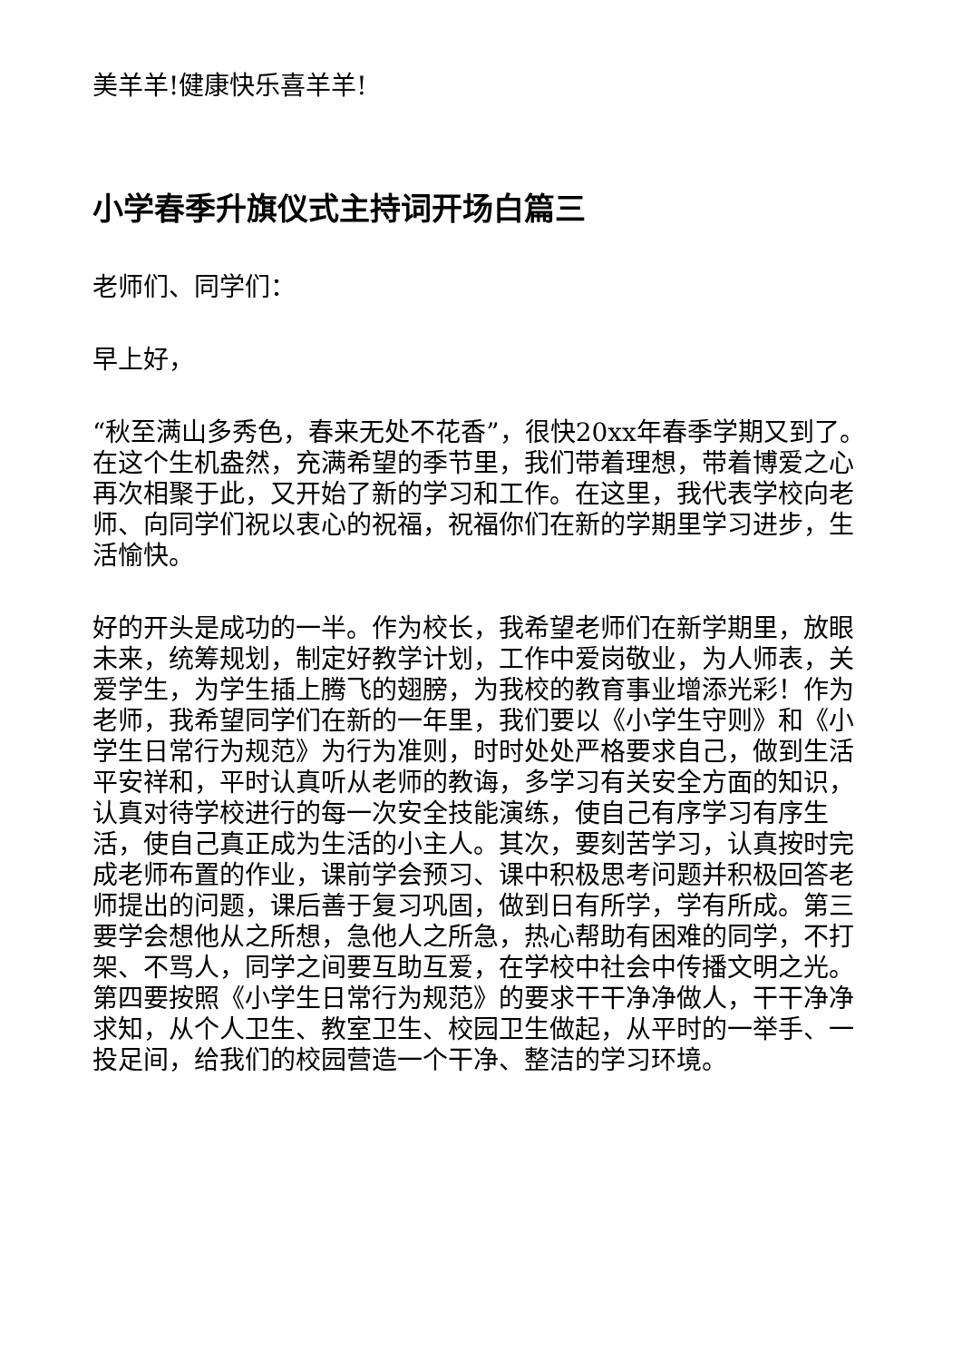美羊羊!健康快乐喜羊羊!
小学春季升旗仪式主持词开场白篇三
老师们、同学们：
早上好，
“秋至满山多秀色，春来无处不花香”，很快20xx年春季学期又到了。在这个生机盎然，充满希望的季节里，我们带着理想，带着博爱之心再次相聚于此，又开始了新的学习和工作。在这里，我代表学校向老师、向同学们祝以衷心的祝福，祝福你们在新的学期里学习进步，生活愉快。
好的开头是成功的一半。作为校长，我希望老师们在新学期里，放眼未来，统筹规划，制定好教学计划，工作中爱岗敬业，为人师表，关爱学生，为学生插上腾飞的翅膀，为我校的教育事业增添光彩！作为老师，我希望同学们在新的一年里，我们要以《小学生守则》和《小学生日常行为规范》为行为准则，时时处处严格要求自己，做到生活平安祥和，平时认真听从老师的教诲，多学习有关安全方面的知识，认真对待学校进行的每一次安全技能演练，使自己有序学习有序生活，使自己真正成为生活的小主人。其次，要刻苦学习，认真按时完成老师布置的作业，课前学会预习、课中积极思考问题并积极回答老师提出的问题，课后善于复习巩固，做到日有所学，学有所成。第三要学会想他从之所想，急他人之所急，热心帮助有困难的同学，不打架、不骂人，同学之间要互助互爱，在学校中社会中传播文明之光。第四要按照《小学生日常行为规范》的要求干干净净做人，干干净净求知，从个人卫生、教室卫生、校园卫生做起，从平时的一举手、一投足间，给我们的校园营造一个干净、整洁的学习环境。